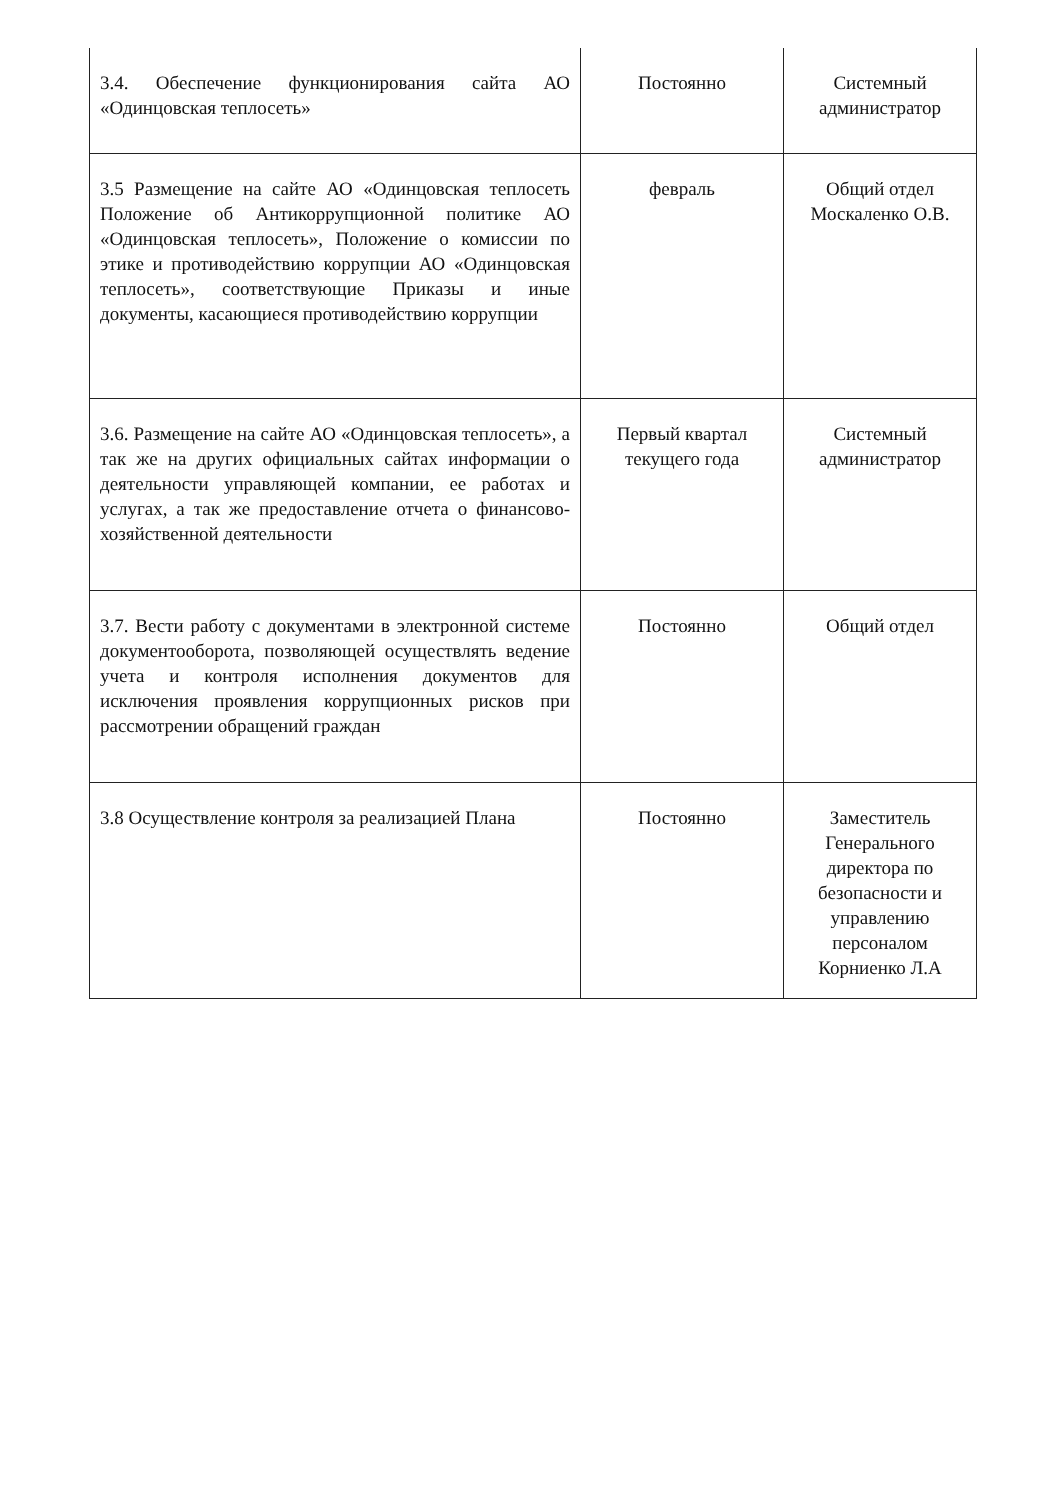| 3.4. Обеспечение функционирования сайта АО «Одинцовская теплосеть» | Постоянно | Системный администратор |
| 3.5 Размещение на сайте АО «Одинцовская теплосеть Положение об Антикоррупционной политике АО «Одинцовская теплосеть», Положение о комиссии по этике и противодействию коррупции АО «Одинцовская теплосеть», соответствующие Приказы и иные документы, касающиеся противодействию коррупции | февраль | Общий отдел Москаленко О.В. |
| 3.6. Размещение на сайте АО «Одинцовская теплосеть», а так же на других официальных сайтах информации о деятельности управляющей компании, ее работах и услугах, а так же предоставление отчета о финансово-хозяйственной деятельности | Первый квартал текущего года | Системный администратор |
| 3.7. Вести работу с документами в электронной системе документооборота, позволяющей осуществлять ведение учета и контроля исполнения документов для исключения проявления коррупционных рисков при рассмотрении обращений граждан | Постоянно | Общий отдел |
| 3.8 Осуществление контроля за реализацией Плана | Постоянно | Заместитель Генерального директора по безопасности и управлению персоналом Корниенко Л.А |